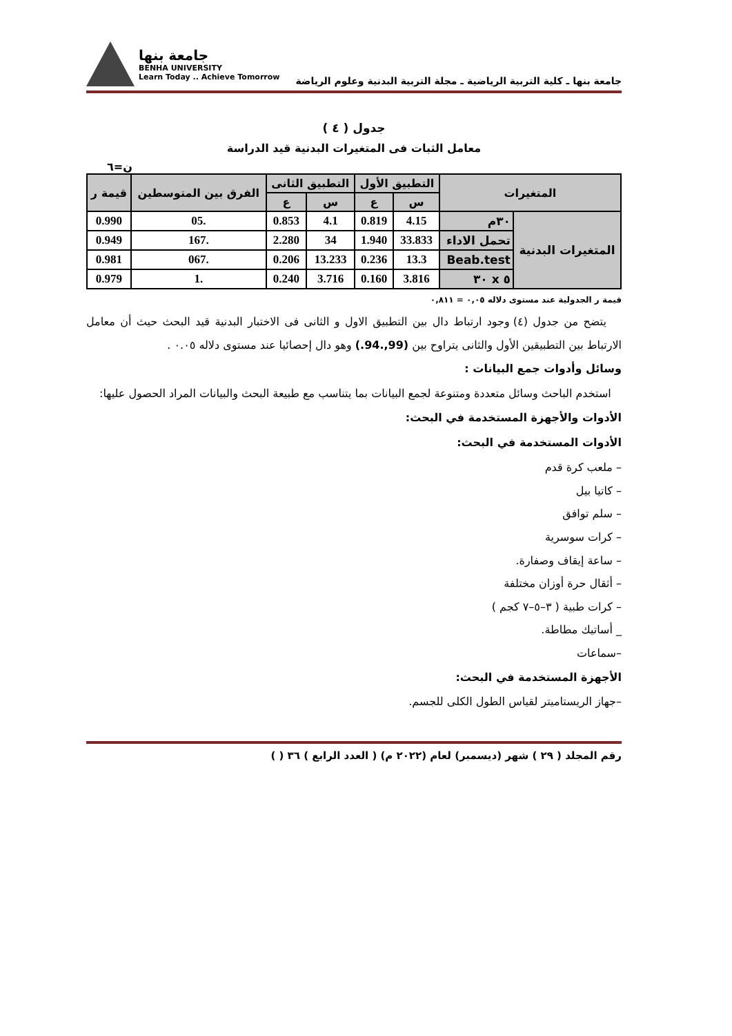جامعة بنها ـ كلية التربية الرياضية ـ مجلة التربية البدنية وعلوم الرياضة
جامعة بنها
BENHA UNIVERSITY
Learn Today .. Achieve Tomorrow
جدول ( ٤ )
معامل الثبات فى المتغيرات البدنية قيد الدراسة
ن=٦
| المتغيرات | | التطبيق الأول | | التطبيق الثانى | | الفرق بين المتوسطين | قيمة ر |
| --- | --- | --- | --- | --- | --- | --- | --- |
| | | س | ع | س | ع | | |
| المتغيرات البدنية | ٣٠م | 4.15 | 0.819 | 4.1 | 0.853 | .05 | 0.990 |
| | تحمل الاداء | 33.833 | 1.940 | 34 | 2.280 | .167 | 0.949 |
| | Beab.test | 13.3 | 0.236 | 13.233 | 0.206 | .067 | 0.981 |
| | ٥ x ٣٠ | 3.816 | 0.160 | 3.716 | 0.240 | .1 | 0.979 |
قيمة ر الجدولية عند مستوى دلاله ٠,٠٥ = ٠,٨١١
يتضح من جدول (٤) وجود ارتباط دال بين التطبيق الاول و الثانى فى الاختبار البدنية قيد البحث حيث أن معامل الارتباط بين التطبيقين الأول والثانى يتراوح بين (99,.94.) وهو دال إحصائيا عند مستوى دلاله ٠.٠٥ .
وسائل وأدوات جمع البيانات :
استخدم الباحث وسائل متعددة ومتنوعة لجمع البيانات بما يتناسب مع طبيعة البحث والبيانات المراد الحصول عليها:
الأدوات والأجهزة المستخدمة في البحث:
الأدوات المستخدمة في البحث:
– ملعب كرة قدم
– كاتيا بيل
– سلم توافق
– كرات سوسرية
– ساعة إيقاف وصفارة.
– أثقال حرة أوزان مختلفة
– كرات طبية ( ٣–٥–٧ كجم )
_ أساتيك مطاطة.
–سماعات
الأجهزة المستخدمة في البحث:
–جهاز الريستاميتر لقياس الطول الكلى للجسم.
رقم المجلد ( ٢٩ ) شهر (ديسمبر) لعام (٢٠٢٢ م) ( العدد الرابع ) ٣٦ ( )